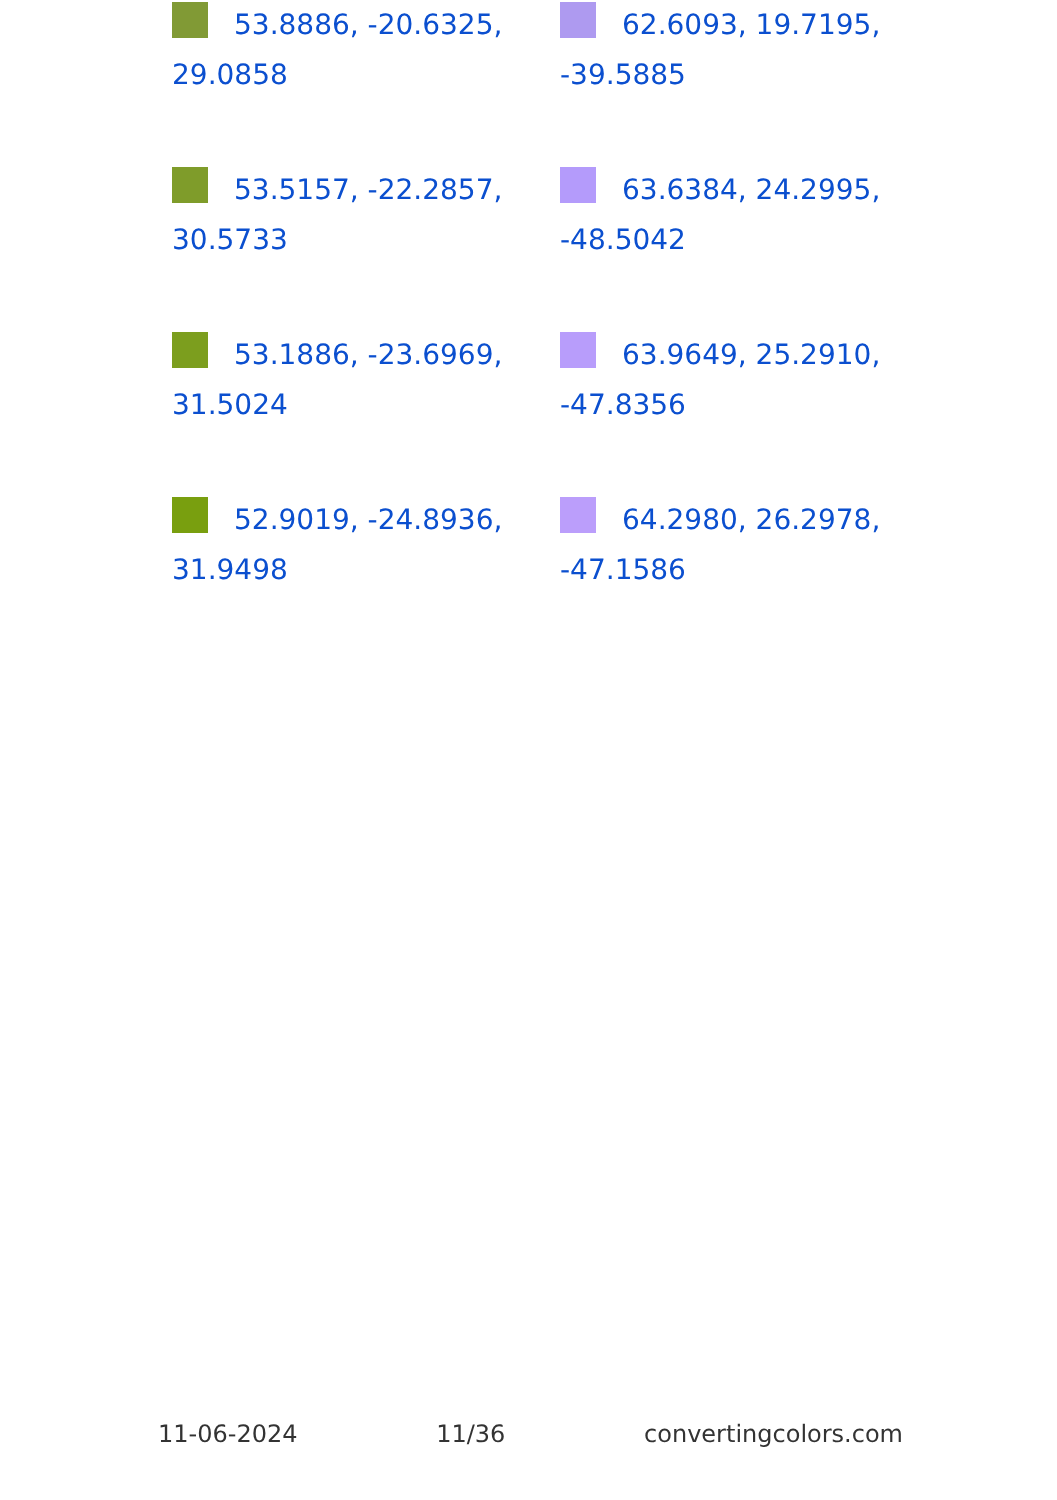53.8886, -20.6325, 29.0858
62.6093, 19.7195, -39.5885
53.5157, -22.2857, 30.5733
63.6384, 24.2995, -48.5042
53.1886, -23.6969, 31.5024
63.9649, 25.2910, -47.8356
52.9019, -24.8936, 31.9498
64.2980, 26.2978, -47.1586
11-06-2024 11/36 convertingcolors.com